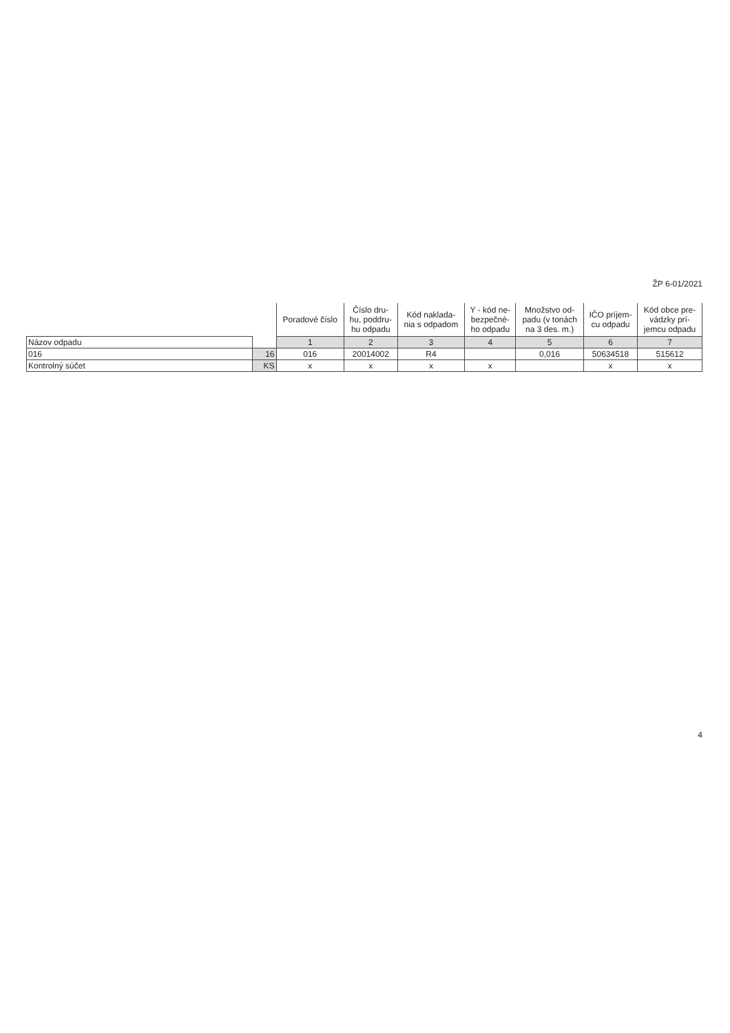ŽP 6-01/2021
| | | Poradové číslo | Číslo dru- hu, poddru- hu odpadu | Kód naklada- nia s odpadom | Y - kód ne- bezpečné- ho odpadu | Množstvo od- padu (v tonách na 3 des. m.) | IČO príjem- cu odpadu | Kód obce pre- vádzky prí- jemcu odpadu |
| --- | --- | --- | --- | --- | --- | --- | --- | --- |
| Názov odpadu | | 1 | 2 | 3 | 4 | 5 | 6 | 7 |
| 016 | 16 | 016 | 20014002 | R4 | | 0,016 | 50634518 | 515612 |
| Kontrolný súčet | KS | x | x | x | x | | x | x |
4